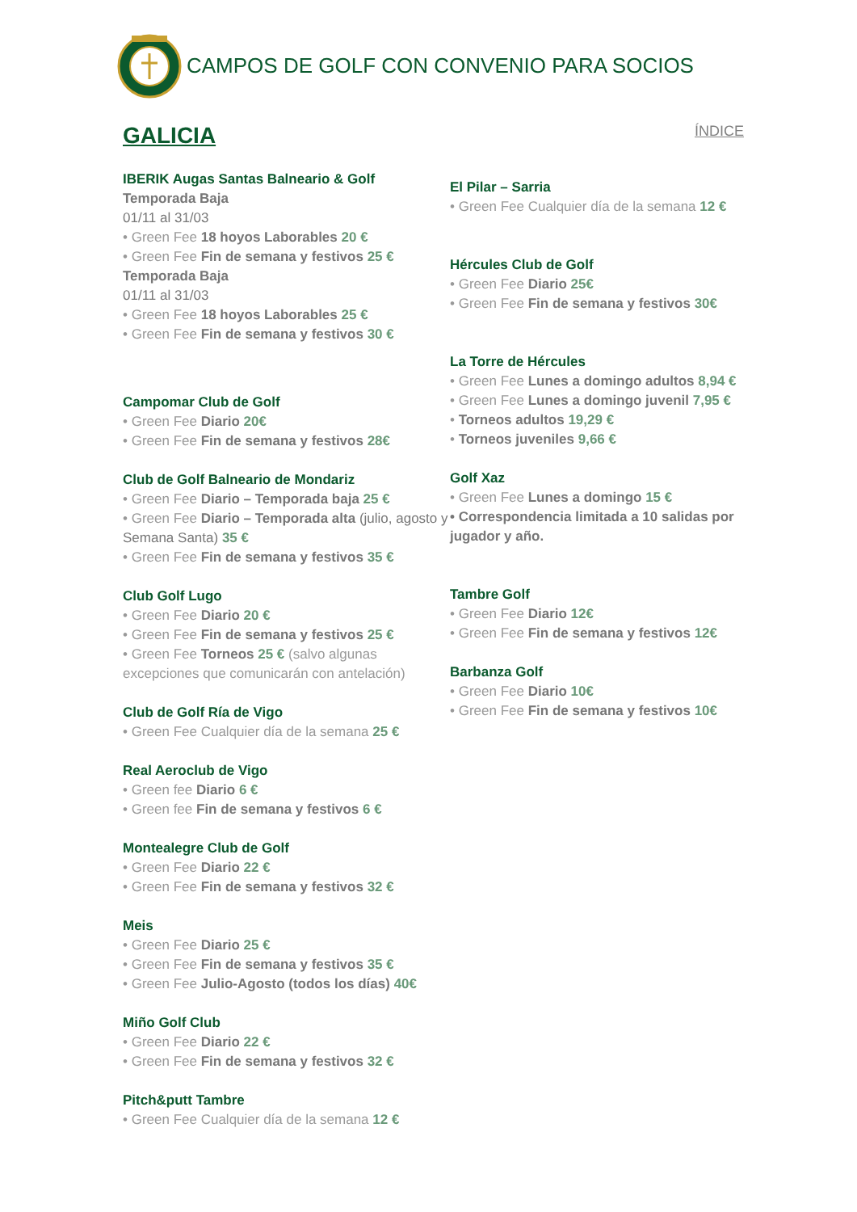CAMPOS DE GOLF CON CONVENIO PARA SOCIOS
GALICIA
ÍNDICE
IBERIK Augas Santas Balneario & Golf
Temporada Baja
01/11 al 31/03
• Green Fee 18 hoyos Laborables 20 €
• Green Fee Fin de semana y festivos 25 €
Temporada Baja
01/11 al 31/03
• Green Fee 18 hoyos Laborables 25 €
• Green Fee Fin de semana y festivos 30 €
Campomar Club de Golf
• Green Fee Diario 20€
• Green Fee Fin de semana y festivos 28€
Club de Golf Balneario de Mondariz
• Green Fee Diario – Temporada baja 25 €
• Green Fee Diario – Temporada alta (julio, agosto y Semana Santa) 35 €
• Green Fee Fin de semana y festivos 35 €
Club Golf Lugo
• Green Fee Diario 20 €
• Green Fee Fin de semana y festivos 25 €
• Green Fee Torneos 25 € (salvo algunas excepciones que comunicarán con antelación)
Club de Golf Ría de Vigo
• Green Fee Cualquier día de la semana 25 €
Real Aeroclub de Vigo
• Green fee Diario 6 €
• Green fee Fin de semana y festivos 6 €
Montealegre Club de Golf
• Green Fee Diario 22 €
• Green Fee Fin de semana y festivos 32 €
Meis
• Green Fee Diario 25 €
• Green Fee Fin de semana y festivos 35 €
• Green Fee Julio-Agosto (todos los días) 40€
Miño Golf Club
• Green Fee Diario 22 €
• Green Fee Fin de semana y festivos 32 €
Pitch&putt Tambre
• Green Fee Cualquier día de la semana 12 €
El Pilar – Sarria
• Green Fee Cualquier día de la semana 12 €
Hércules Club de Golf
• Green Fee Diario 25€
• Green Fee Fin de semana y festivos 30€
La Torre de Hércules
• Green Fee Lunes a domingo adultos 8,94 €
• Green Fee Lunes a domingo juvenil 7,95 €
• Torneos adultos 19,29 €
• Torneos juveniles 9,66 €
Golf Xaz
• Green Fee Lunes a domingo 15 €
• Correspondencia limitada a 10 salidas por jugador y año.
Tambre Golf
• Green Fee Diario 12€
• Green Fee Fin de semana y festivos 12€
Barbanza Golf
• Green Fee Diario 10€
• Green Fee Fin de semana y festivos 10€